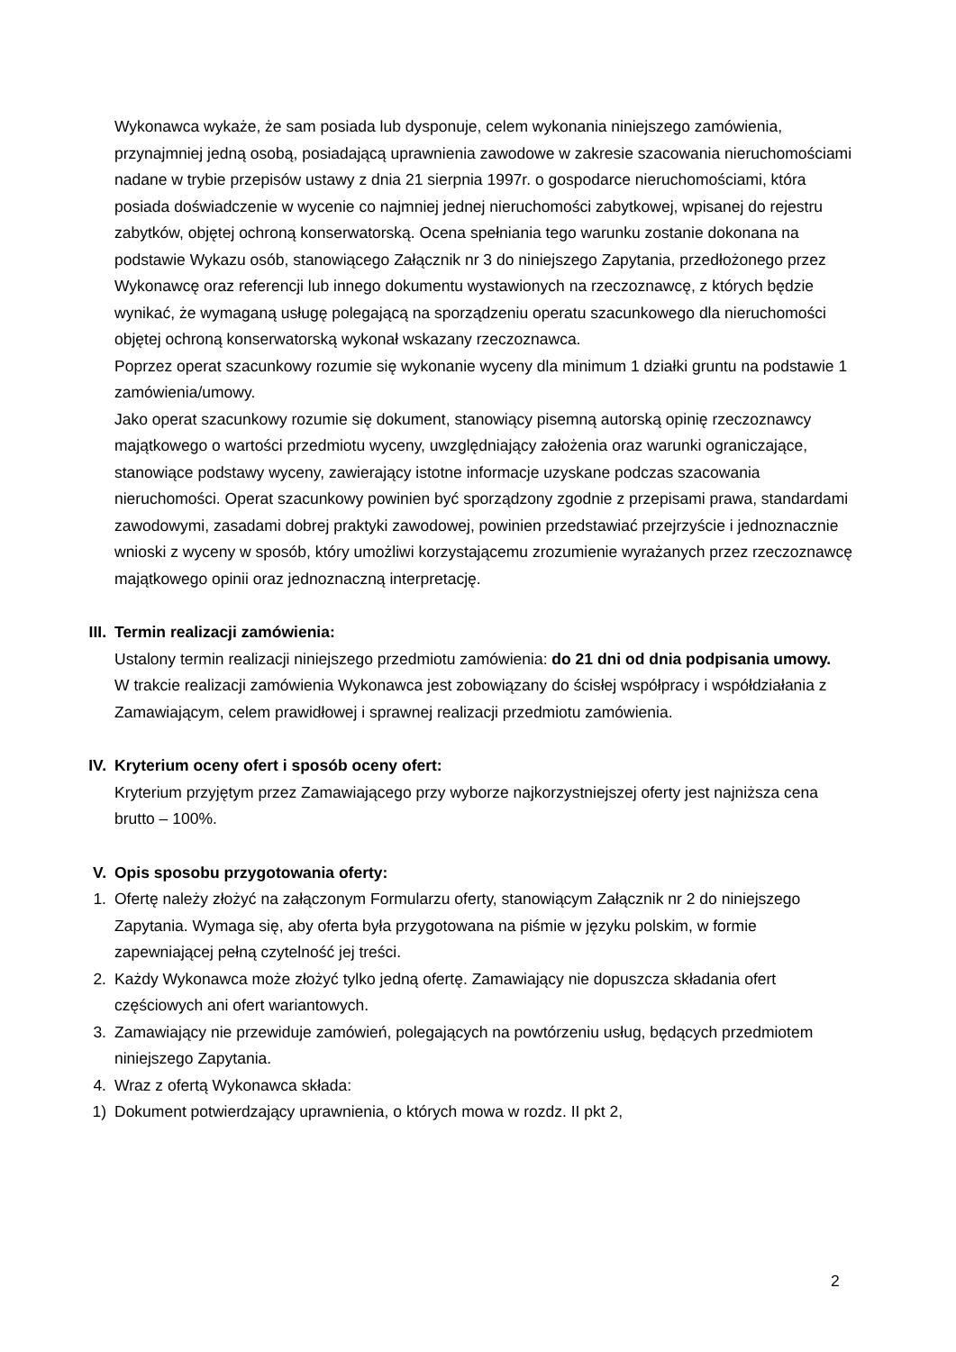Wykonawca wykaże, że sam posiada lub dysponuje, celem wykonania niniejszego zamówienia, przynajmniej jedną osobą, posiadającą uprawnienia zawodowe w zakresie szacowania nieruchomościami nadane w trybie przepisów ustawy z dnia 21 sierpnia 1997r. o gospodarce nieruchomościami, która posiada doświadczenie w wycenie co najmniej jednej nieruchomości zabytkowej, wpisanej do rejestru zabytków, objętej ochroną konserwatorską. Ocena spełniania tego warunku zostanie dokonana na podstawie Wykazu osób, stanowiącego Załącznik nr 3 do niniejszego Zapytania, przedłożonego przez Wykonawcę oraz referencji lub innego dokumentu wystawionych na rzeczoznawcę, z których będzie wynikać, że wymaganą usługę polegającą na sporządzeniu operatu szacunkowego dla nieruchomości objętej ochroną konserwatorską wykonał wskazany rzeczoznawca.
Poprzez operat szacunkowy rozumie się wykonanie wyceny dla minimum 1 działki gruntu na podstawie 1 zamówienia/umowy.
Jako operat szacunkowy rozumie się dokument, stanowiący pisemną autorską opinię rzeczoznawcy majątkowego o wartości przedmiotu wyceny, uwzględniający założenia oraz warunki ograniczające, stanowiące podstawy wyceny, zawierający istotne informacje uzyskane podczas szacowania nieruchomości. Operat szacunkowy powinien być sporządzony zgodnie z przepisami prawa, standardami zawodowymi, zasadami dobrej praktyki zawodowej, powinien przedstawiać przejrzyście i jednoznacznie wnioski z wyceny w sposób, który umożliwi korzystającemu zrozumienie wyrażanych przez rzeczoznawcę majątkowego opinii oraz jednoznaczną interpretację.
III. Termin realizacji zamówienia:
Ustalony termin realizacji niniejszego przedmiotu zamówienia: do 21 dni od dnia podpisania umowy.
W trakcie realizacji zamówienia Wykonawca jest zobowiązany do ścisłej współpracy i współdziałania z Zamawiającym, celem prawidłowej i sprawnej realizacji przedmiotu zamówienia.
IV. Kryterium oceny ofert i sposób oceny ofert:
Kryterium przyjętym przez Zamawiającego przy wyborze najkorzystniejszej oferty jest najniższa cena brutto – 100%.
V. Opis sposobu przygotowania oferty:
1. Ofertę należy złożyć na załączonym Formularzu oferty, stanowiącym Załącznik nr 2 do niniejszego Zapytania. Wymaga się, aby oferta była przygotowana na piśmie w języku polskim, w formie zapewniającej pełną czytelność jej treści.
2. Każdy Wykonawca może złożyć tylko jedną ofertę. Zamawiający nie dopuszcza składania ofert częściowych ani ofert wariantowych.
3. Zamawiający nie przewiduje zamówień, polegających na powtórzeniu usług, będących przedmiotem niniejszego Zapytania.
4. Wraz z ofertą Wykonawca składa:
1) Dokument potwierdzający uprawnienia, o których mowa w rozdz. II pkt 2,
2